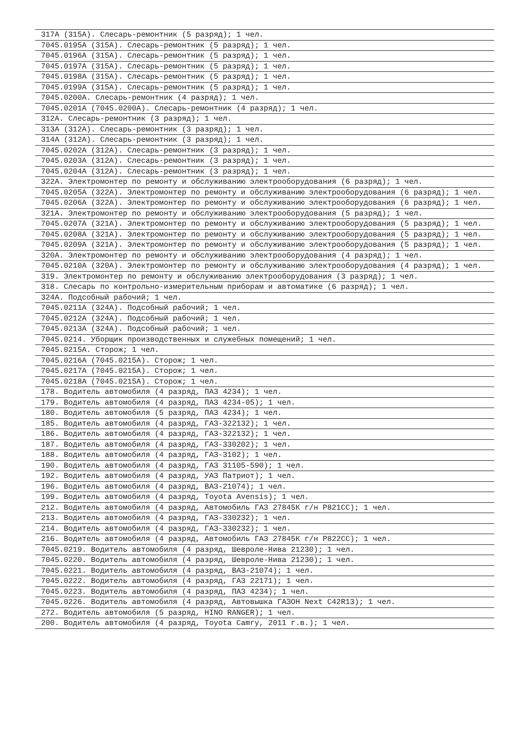| 317А (315А). Слесарь-ремонтник (5 разряд); 1 чел. |
| 7045.0195А (315А). Слесарь-ремонтник (5 разряд); 1 чел. |
| 7045.0196А (315А). Слесарь-ремонтник (5 разряд); 1 чел. |
| 7045.0197А (315А). Слесарь-ремонтник (5 разряд); 1 чел. |
| 7045.0198А (315А). Слесарь-ремонтник (5 разряд); 1 чел. |
| 7045.0199А (315А). Слесарь-ремонтник (5 разряд); 1 чел. |
| 7045.0200А. Слесарь-ремонтник (4 разряд); 1 чел. |
| 7045.0201А (7045.0200А). Слесарь-ремонтник (4 разряд); 1 чел. |
| 312А. Слесарь-ремонтник (3 разряд); 1 чел. |
| 313А (312А). Слесарь-ремонтник (3 разряд); 1 чел. |
| 314А (312А). Слесарь-ремонтник (3 разряд); 1 чел. |
| 7045.0202А (312А). Слесарь-ремонтник (3 разряд); 1 чел. |
| 7045.0203А (312А). Слесарь-ремонтник (3 разряд); 1 чел. |
| 7045.0204А (312А). Слесарь-ремонтник (3 разряд); 1 чел. |
| 322А. Электромонтер по ремонту и обслуживанию электрооборудования (6 разряд); 1 чел. |
| 7045.0205А (322А). Электромонтер по ремонту и обслуживанию электрооборудования (6 разряд); 1 чел. |
| 7045.0206А (322А). Электромонтер по ремонту и обслуживанию электрооборудования (6 разряд); 1 чел. |
| 321А. Электромонтер по ремонту и обслуживанию электрооборудования (5 разряд); 1 чел. |
| 7045.0207А (321А). Электромонтер по ремонту и обслуживанию электрооборудования (5 разряд); 1 чел. |
| 7045.0208А (321А). Электромонтер по ремонту и обслуживанию электрооборудования (5 разряд); 1 чел. |
| 7045.0209А (321А). Электромонтер по ремонту и обслуживанию электрооборудования (5 разряд); 1 чел. |
| 320А. Электромонтер по ремонту и обслуживанию электрооборудования (4 разряд); 1 чел. |
| 7045.0210А (320А). Электромонтер по ремонту и обслуживанию электрооборудования (4 разряд); 1 чел. |
| 319. Электромонтер по ремонту и обслуживанию электрооборудования (3 разряд); 1 чел. |
| 318. Слесарь по контрольно-измерительным приборам и автоматике (6 разряд); 1 чел. |
| 324А. Подсобный рабочий; 1 чел. |
| 7045.0211А (324А). Подсобный рабочий; 1 чел. |
| 7045.0212А (324А). Подсобный рабочий; 1 чел. |
| 7045.0213А (324А). Подсобный рабочий; 1 чел. |
| 7045.0214. Уборщик производственных и служебных помещений; 1 чел. |
| 7045.0215А. Сторож; 1 чел. |
| 7045.0216А (7045.0215А). Сторож; 1 чел. |
| 7045.0217А (7045.0215А). Сторож; 1 чел. |
| 7045.0218А (7045.0215А). Сторож; 1 чел. |
| 178. Водитель автомобиля (4 разряд, ПАЗ 4234); 1 чел. |
| 179. Водитель автомобиля (4 разряд, ПАЗ 4234-05); 1 чел. |
| 180. Водитель автомобиля (5 разряд, ПАЗ 4234); 1 чел. |
| 185. Водитель автомобиля (4 разряд, ГАЗ-322132); 1 чел. |
| 186. Водитель автомобиля (4 разряд, ГАЗ-322132); 1 чел. |
| 187. Водитель автомобиля (4 разряд, ГАЗ-330202); 1 чел. |
| 188. Водитель автомобиля (4 разряд, ГАЗ-3102); 1 чел. |
| 190. Водитель автомобиля (4 разряд, ГАЗ 31105-590); 1 чел. |
| 192. Водитель автомобиля (4 разряд, УАЗ Патриот); 1 чел. |
| 196. Водитель автомобиля (4 разряд, ВАЗ-21074); 1 чел. |
| 199. Водитель автомобиля (4 разряд, Toyota Avensis); 1 чел. |
| 212. Водитель автомобиля (4 разряд, Автомобиль ГАЗ 27845К г/н Р821СС); 1 чел. |
| 213. Водитель автомобиля (4 разряд, ГАЗ-330232); 1 чел. |
| 214. Водитель автомобиля (4 разряд, ГАЗ-330232); 1 чел. |
| 216. Водитель автомобиля (4 разряд, Автомобиль ГАЗ 27845К г/н Р822СС); 1 чел. |
| 7045.0219. Водитель автомобиля (4 разряд, Шевроле-Нива 21230); 1 чел. |
| 7045.0220. Водитель автомобиля (4 разряд, Шевроле-Нива 21230); 1 чел. |
| 7045.0221. Водитель автомобиля (4 разряд, ВАЗ-21074); 1 чел. |
| 7045.0222. Водитель автомобиля (4 разряд, ГАЗ 22171); 1 чел. |
| 7045.0223. Водитель автомобиля (4 разряд, ПАЗ 4234); 1 чел. |
| 7045.0226. Водитель автомобиля (4 разряд, Автовышка ГАЗОН Next C42R13); 1 чел. |
| 272. Водитель автомобиля (5 разряд, HINO RANGER); 1 чел. |
| 200. Водитель автомобиля (4 разряд, Toyota Camry, 2011 г.в.); 1 чел. |